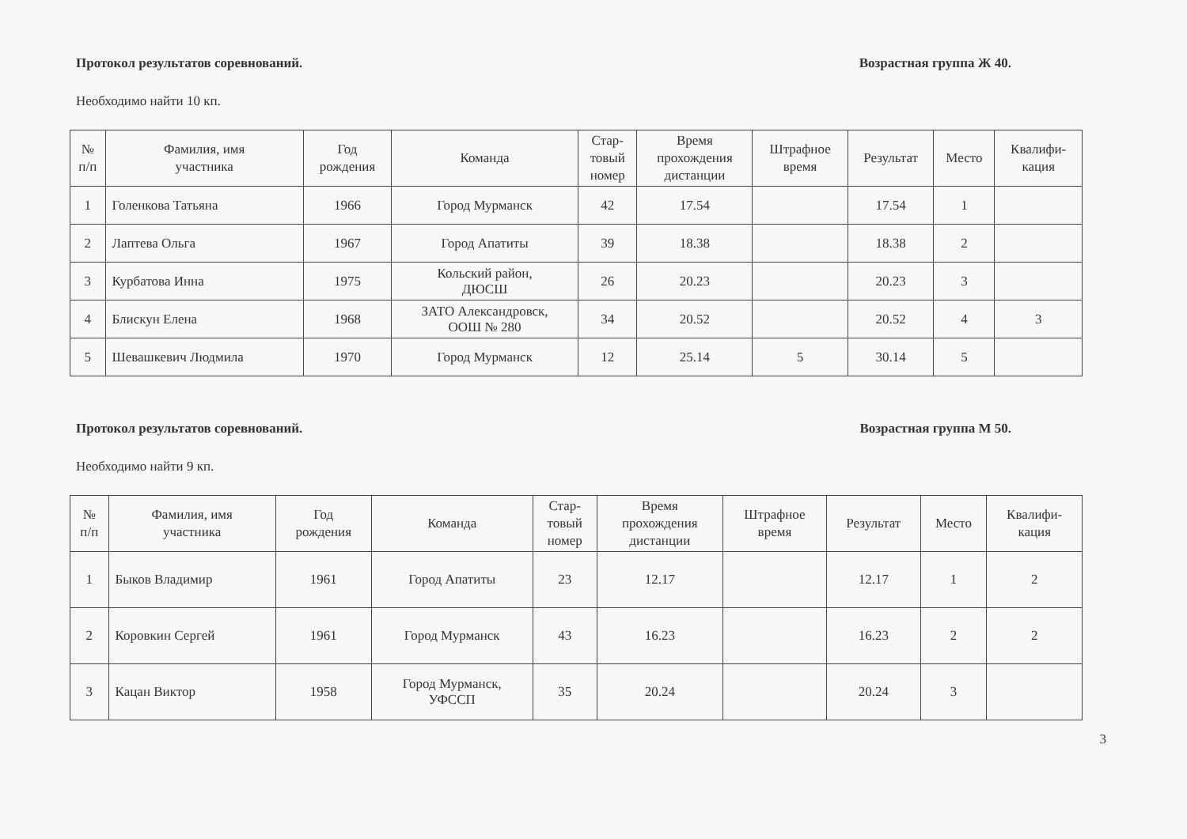Протокол результатов соревнований. Возрастная группа Ж 40.
Необходимо найти 10 кп.
| № п/п | Фамилия, имя участника | Год рождения | Команда | Стар- товый номер | Время прохождения дистанции | Штрафное время | Результат | Место | Квалифи- кация |
| --- | --- | --- | --- | --- | --- | --- | --- | --- | --- |
| 1 | Голенкова Татьяна | 1966 | Город Мурманск | 42 | 17.54 | | 17.54 | 1 | |
| 2 | Лаптева Ольга | 1967 | Город Апатиты | 39 | 18.38 | | 18.38 | 2 | |
| 3 | Курбатова Инна | 1975 | Кольский район, ДЮСШ | 26 | 20.23 | | 20.23 | 3 | |
| 4 | Блискун Елена | 1968 | ЗАТО Александровск, ООШ № 280 | 34 | 20.52 | | 20.52 | 4 | 3 |
| 5 | Шевашкевич Людмила | 1970 | Город Мурманск | 12 | 25.14 | 5 | 30.14 | 5 | |
Протокол результатов соревнований. Возрастная группа М 50.
Необходимо найти 9 кп.
| № п/п | Фамилия, имя участника | Год рождения | Команда | Стар- товый номер | Время прохождения дистанции | Штрафное время | Результат | Место | Квалифи- кация |
| --- | --- | --- | --- | --- | --- | --- | --- | --- | --- |
| 1 | Быков Владимир | 1961 | Город Апатиты | 23 | 12.17 | | 12.17 | 1 | 2 |
| 2 | Коровкин Сергей | 1961 | Город Мурманск | 43 | 16.23 | | 16.23 | 2 | 2 |
| 3 | Кацан Виктор | 1958 | Город Мурманск, УФССП | 35 | 20.24 | | 20.24 | 3 | |
3